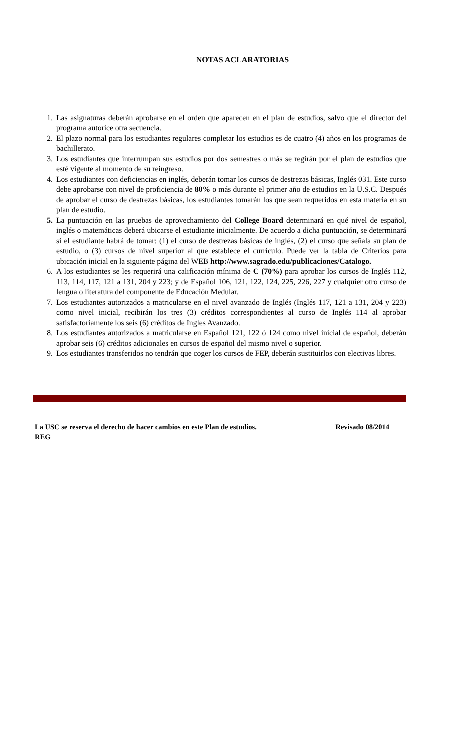NOTAS ACLARATORIAS
1. Las asignaturas deberán aprobarse en el orden que aparecen en el plan de estudios, salvo que el director del programa autorice otra secuencia.
2. El plazo normal para los estudiantes regulares completar los estudios es de cuatro (4) años en los programas de bachillerato.
3. Los estudiantes que interrumpan sus estudios por dos semestres o más se regirán por el plan de estudios que esté vigente al momento de su reingreso.
4. Los estudiantes con deficiencias en inglés, deberán tomar los cursos de destrezas básicas, Inglés 031. Este curso debe aprobarse con nivel de proficiencia de 80% o más durante el primer año de estudios en la U.S.C. Después de aprobar el curso de destrezas básicas, los estudiantes tomarán los que sean requeridos en esta materia en su plan de estudio.
5. La puntuación en las pruebas de aprovechamiento del College Board determinará en qué nivel de español, inglés o matemáticas deberá ubicarse el estudiante inicialmente. De acuerdo a dicha puntuación, se determinará si el estudiante habrá de tomar: (1) el curso de destrezas básicas de inglés, (2) el curso que señala su plan de estudio, o (3) cursos de nivel superior al que establece el currículo. Puede ver la tabla de Criterios para ubicación inicial en la siguiente página del WEB http://www.sagrado.edu/publicaciones/Catalogo.
6. A los estudiantes se les requerirá una calificación mínima de C (70%) para aprobar los cursos de Inglés 112, 113, 114, 117, 121 a 131, 204 y 223; y de Español 106, 121, 122, 124, 225, 226, 227 y cualquier otro curso de lengua o literatura del componente de Educación Medular.
7. Los estudiantes autorizados a matricularse en el nivel avanzado de Inglés (Inglés 117, 121 a 131, 204 y 223) como nivel inicial, recibirán los tres (3) créditos correspondientes al curso de Inglés 114 al aprobar satisfactoriamente los seis (6) créditos de Ingles Avanzado.
8. Los estudiantes autorizados a matricularse en Español 121, 122 ó 124 como nivel inicial de español, deberán aprobar seis (6) créditos adicionales en cursos de español del mismo nivel o superior.
9. Los estudiantes transferidos no tendrán que coger los cursos de FEP, deberán sustituirlos con electivas libres.
La USC se reserva el derecho de hacer cambios en este Plan de estudios. Revisado 08/2014
REG